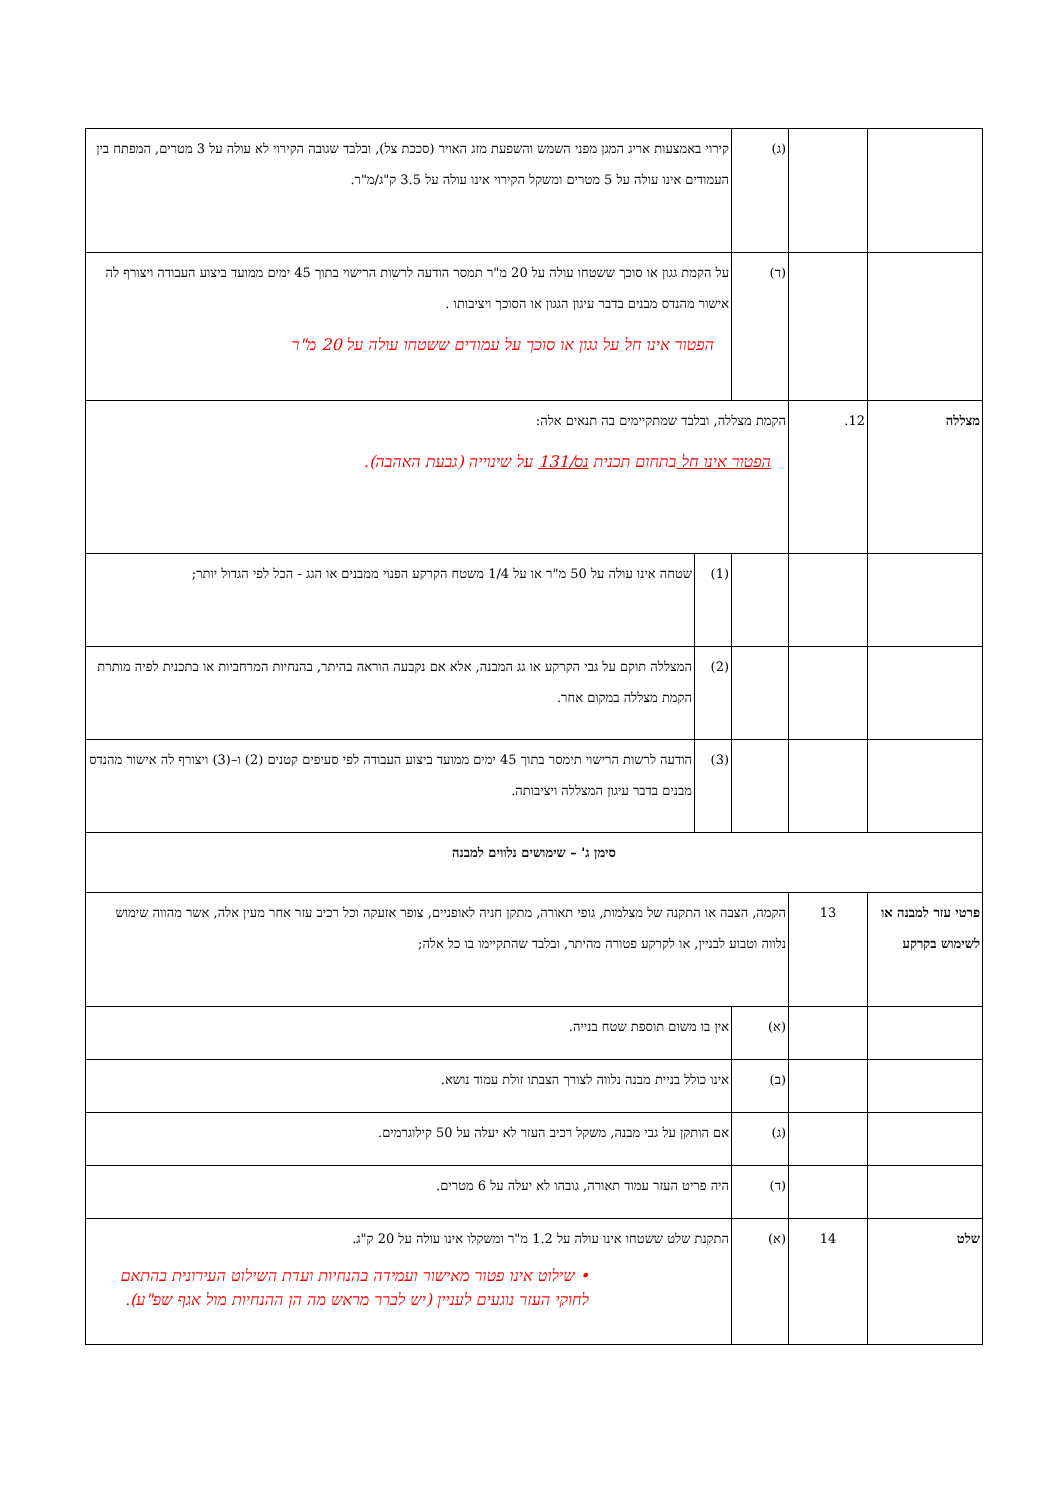| | | (ג) | קירוי באמצעות אריג המגן מפני השמש והשפעת מזג האויר (סככת צל), ובלבד שגובה הקירוי לא עולה על 3 מטרים, המפתח בין העמודים אינו עולה על 5 מטרים ומשקל הקירוי אינו עולה על 3.5 ק"ג/מ"ר. | |
| | | (ד) | על הקמת גגון או סוכך ששטחו עולה על 20 מ"ר תמסר הודעה לרשות הרישוי בתוך 45 ימים ממועד ביצוע העבודה ויצורף לה אישור מהנדס מבנים בדבר עיגון הגגון או הסוכך ויציבותו . הפטור אינו חל על גגון או סוכך על עמודים ששטחו עולה על 20 מ"ר | |
| מצללה | 12. | הקמת מצללה, ובלבד שמתקיימים בה תנאים אלה: הפטור אינו חל בתחום תכנית נס/131 על שינוייה (גבעת האהבה). | | |
| | | | (1) | שטחה אינו עולה על 50 מ"ר או על 1/4 משטח הקרקע הפנוי ממבנים או הגג - הכל לפי הגדול יותר; |
| | | | (2) | המצללה תוקם על גבי הקרקע או גג המבנה, אלא אם נקבעה הוראה בהיתר, בהנחיות המרחביות או בתכנית לפיה מותרת הקמת מצללה במקום אחר. |
| | | | (3) | הודעה לרשות הרישוי תימסר בתוך 45 ימים ממועד ביצוע העבודה לפי סעיפים קטנים (2) ו–(3) ויצורף לה אישור מהנדס מבנים בדבר עיגון המצללה ויציבותה. |
| סימן ג' – שימושים נלווים למבנה | | | | |
| פרטי עזר למבנה או לשימוש בקרקע | 13 | הקמה, הצבה או התקנה של מצלמות, גופי תאורה, מתקן חניה לאופניים, צופר אזעקה וכל רכיב עזר אחר מעין אלה, אשר מהווה שימוש נלווה וטבוע לבניין, או לקרקע פטורה מהיתר, ובלבד שהתקיימו בו כל אלה; | | |
| | | (א) | אין בו משום תוספת שטח בנייה. | |
| | | (ב) | אינו כולל בניית מבנה נלווה לצורך הצבתו זולת עמוד נושא. | |
| | | (ג) | אם הותקן על גבי מבנה, משקל רכיב העזר לא יעלה על 50 קילוגרמים. | |
| | | (ד) | היה פריט העזר עמוד תאורה, גובהו לא יעלה על 6 מטרים. | |
| שלט | 14 | (א) | התקנת שלט ששטחו אינו עולה על 1.2 מ"ר ומשקלו אינו עולה על 20 ק"ג. • שילוט אינו פטור מאישור ועמידה בהנחיות ועדת השילוט העירונית בהתאם לחוקי העזר נוגעים לעניין (יש לברר מראש מה הן ההנחיות מול אגף שפ"ע). | |